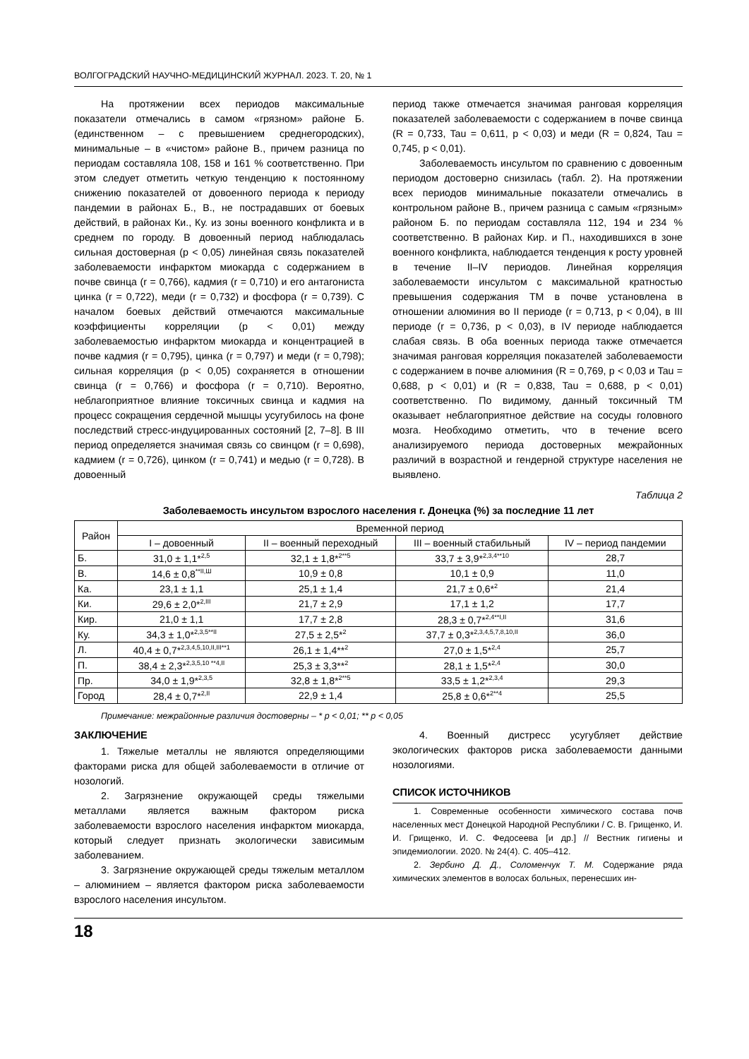ВОЛГОГРАДСКИЙ НАУЧНО-МЕДИЦИНСКИЙ ЖУРНАЛ. 2023. Т. 20, № 1
На протяжении всех периодов максимальные показатели отмечались в самом «грязном» районе Б. (единственном – с превышением среднегородских), минимальные – в «чистом» районе В., причем разница по периодам составляла 108, 158 и 161 % соответственно. При этом следует отметить четкую тенденцию к постоянному снижению показателей от довоенного периода к периоду пандемии в районах Б., В., не пострадавших от боевых действий, в районах Ки., Ку. из зоны военного конфликта и в среднем по городу. В довоенный период наблюдалась сильная достоверная (p < 0,05) линейная связь показателей заболеваемости инфарктом миокарда с содержанием в почве свинца (r = 0,766), кадмия (r = 0,710) и его антагониста цинка (r = 0,722), меди (r = 0,732) и фосфора (r = 0,739). С началом боевых действий отмечаются максимальные коэффициенты корреляции (p < 0,01) между заболеваемостью инфарктом миокарда и концентрацией в почве кадмия (r = 0,795), цинка (r = 0,797) и меди (r = 0,798); сильная корреляция (p < 0,05) сохраняется в отношении свинца (r = 0,766) и фосфора (r = 0,710). Вероятно, неблагоприятное влияние токсичных свинца и кадмия на процесс сокращения сердечной мышцы усугубилось на фоне последствий стресс-индуцированных состояний [2, 7–8]. В III период определяется значимая связь со свинцом (r = 0,698), кадмием (r = 0,726), цинком (r = 0,741) и медью (r = 0,728). В довоенный
период также отмечается значимая ранговая корреляция показателей заболеваемости с содержанием в почве свинца (R = 0,733, Tau = 0,611, p < 0,03) и меди (R = 0,824, Tau = 0,745, p < 0,01).
Заболеваемость инсультом по сравнению с довоенным периодом достоверно снизилась (табл. 2). На протяжении всех периодов минимальные показатели отмечались в контрольном районе В., причем разница с самым «грязным» районом Б. по периодам составляла 112, 194 и 234 % соответственно. В районах Кир. и П., находившихся в зоне военного конфликта, наблюдается тенденция к росту уровней в течение II–IV периодов. Линейная корреляция заболеваемости инсультом с максимальной кратностью превышения содержания ТМ в почве установлена в отношении алюминия во II периоде (r = 0,713, p < 0,04), в III периоде (r = 0,736, p < 0,03), в IV периоде наблюдается слабая связь. В оба военных периода также отмечается значимая ранговая корреляция показателей заболеваемости с содержанием в почве алюминия (R = 0,769, p < 0,03 и Tau = 0,688, p < 0,01) и (R = 0,838, Tau = 0,688, p < 0,01) соответственно. По видимому, данный токсичный ТМ оказывает неблагоприятное действие на сосуды головного мозга. Необходимо отметить, что в течение всего анализируемого периода достоверных межрайонных различий в возрастной и гендерной структуре населения не выявлено.
Таблица 2
Заболеваемость инсультом взрослого населения г. Донецка (%) за последние 11 лет
| Район | Временной период | | | |
| --- | --- | --- | --- | --- |
| | I – довоенный | II – военный переходный | III – военный стабильный | IV – период пандемии |
| Б. | 31,0 ± 1,1*<sup>2,5</sup> | 32,1 ± 1,8*<sup>2**5</sup> | 33,7 ± 3,9*<sup>2,3,4**10</sup> | 28,7 |
| В. | 14,6 ± 0,8<sup>**II,Ш</sup> | 10,9 ± 0,8 | 10,1 ± 0,9 | 11,0 |
| Ка. | 23,1 ± 1,1 | 25,1 ± 1,4 | 21,7 ± 0,6*<sup>2</sup> | 21,4 |
| Ки. | 29,6 ± 2,0*<sup>2,III</sup> | 21,7 ± 2,9 | 17,1 ± 1,2 | 17,7 |
| Кир. | 21,0 ± 1,1 | 17,7 ± 2,8 | 28,3 ± 0,7*<sup>2,4**I,II</sup> | 31,6 |
| Ку. | 34,3 ± 1,0*<sup>2,3,5**II</sup> | 27,5 ± 2,5*<sup>2</sup> | 37,7 ± 0,3*<sup>2,3,4,5,7,8,10,II</sup> | 36,0 |
| Л. | 40,4 ± 0,7*<sup>2,3,4,5,10,II,III**1</sup> | 26,1 ± 1,4**<sup>2</sup> | 27,0 ± 1,5*<sup>2,4</sup> | 25,7 |
| П. | 38,4 ± 2,3*<sup>2,3,5,10 **4,II</sup> | 25,3 ± 3,3**<sup>2</sup> | 28,1 ± 1,5*<sup>2,4</sup> | 30,0 |
| Пр. | 34,0 ± 1,9*<sup>2,3,5</sup> | 32,8 ± 1,8*<sup>2**5</sup> | 33,5 ± 1,2*<sup>2,3,4</sup> | 29,3 |
| Город | 28,4 ± 0,7*<sup>2,II</sup> | 22,9 ± 1,4 | 25,8 ± 0,6*<sup>2**4</sup> | 25,5 |
Примечание: межрайонные различия достоверны – * p < 0,01; ** p < 0,05
ЗАКЛЮЧЕНИЕ
1. Тяжелые металлы не являются определяющими факторами риска для общей заболеваемости в отличие от нозологий.
2. Загрязнение окружающей среды тяжелыми металлами является важным фактором риска заболеваемости взрослого населения инфарктом миокарда, который следует признать экологически зависимым заболеванием.
3. Загрязнение окружающей среды тяжелым металлом – алюминием – является фактором риска заболеваемости взрослого населения инсультом.
4. Военный дистресс усугубляет действие экологических факторов риска заболеваемости данными нозологиями.
СПИСОК ИСТОЧНИКОВ
1. Современные особенности химического состава почв населенных мест Донецкой Народной Республики / С. В. Грищенко, И. И. Грищенко, И. С. Федосеева [и др.] // Вестник гигиены и эпидемиологии. 2020. № 24(4). С. 405–412.
2. Зербино Д. Д., Соломенчук Т. М. Содержание ряда химических элементов в волосах больных, перенесших ин-
18